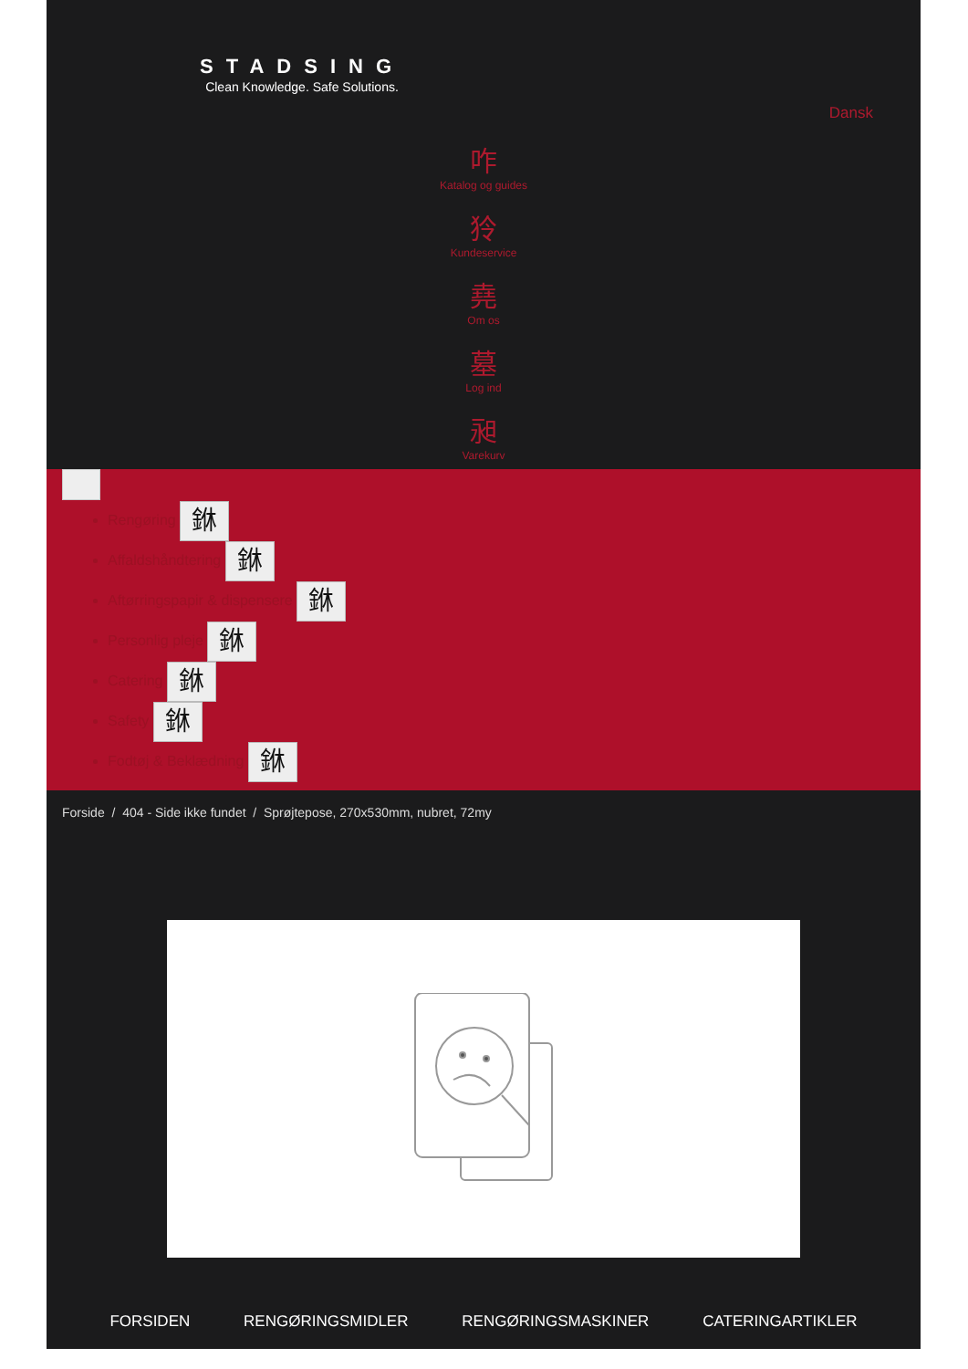STADSING
Clean Knowledge. Safe Solutions.
Dansk
咋
Katalog og guides
狑
Kundeservice
堯
Om os
墓
Log ind
昶
Varekurv
Rengøring 銝
Affaldshåndtering 銝
Aftørringspapir & dispensere 銝
Personlig pleje 銝
Catering 銝
Safety 銝
Fodtøj & Beklædning 銝
Forside / 404 - Side ikke fundet / Sprøjtepose, 270x530mm, nubret, 72my
FORSIDEN RENGØRINGSMIDLER RENGØRINGSMASKINER CATERINGARTIKLER